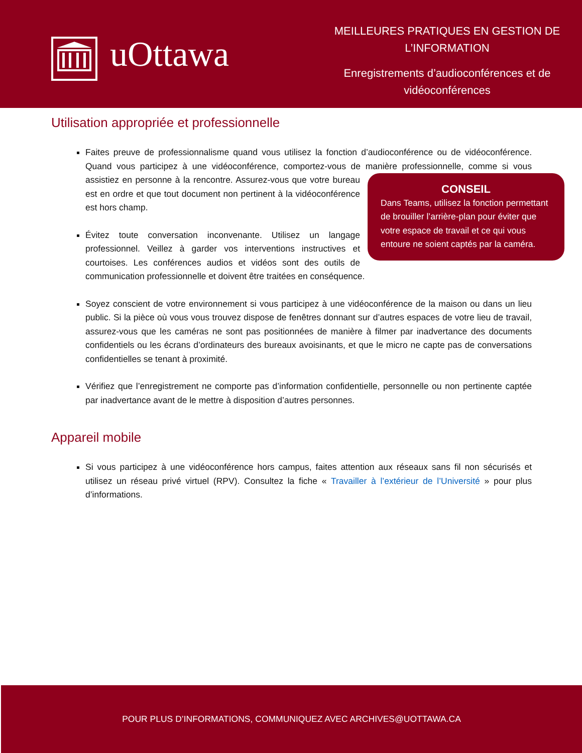uOttawa
MEILLEURES PRATIQUES EN GESTION DE L’INFORMATION
Enregistrements d’audioconférences et de vidéoconférences
Utilisation appropriée et professionnelle
Faites preuve de professionnalisme quand vous utilisez la fonction d’audioconférence ou de vidéoconférence. Quand vous participez à une vidéoconférence, comportez-vous de manière CONSEIL
Dans Teams, utilisez la fonction permettant de brouiller l’arrière-plan pour éviter que votre espace de travail et ce qui vous entoure ne soient captés par la caméra. professionnelle, comme si vous assistiez en personne à la rencontre. Assurez-vous que votre bureau est en ordre et que tout document non pertinent à la vidéoconférence est hors champ.
Évitez toute conversation inconvenante. Utilisez un langage professionnel. Veillez à garder vos interventions instructives et courtoises. Les conférences audios et vidéos sont des outils de communication professionnelle et doivent être traitées en conséquence.
Soyez conscient de votre environnement si vous participez à une vidéoconférence de la maison ou dans un lieu public. Si la pièce où vous vous trouvez dispose de fenêtres donnant sur d’autres espaces de votre lieu de travail, assurez-vous que les caméras ne sont pas positionnées de manière à filmer par inadvertance des documents confidentiels ou les écrans d’ordinateurs des bureaux avoisinants, et que le micro ne capte pas de conversations confidentielles se tenant à proximité.
Vérifiez que l’enregistrement ne comporte pas d’information confidentielle, personnelle ou non pertinente captée par inadvertance avant de le mettre à disposition d’autres personnes.
Appareil mobile
Si vous participez à une vidéoconférence hors campus, faites attention aux réseaux sans fil non sécurisés et utilisez un réseau privé virtuel (RPV). Consultez la fiche « Travailler à l’extérieur de l’Université » pour plus d’informations.
POUR PLUS D’INFORMATIONS, COMMUNIQUEZ AVEC ARCHIVES@UOTTAWA.CA